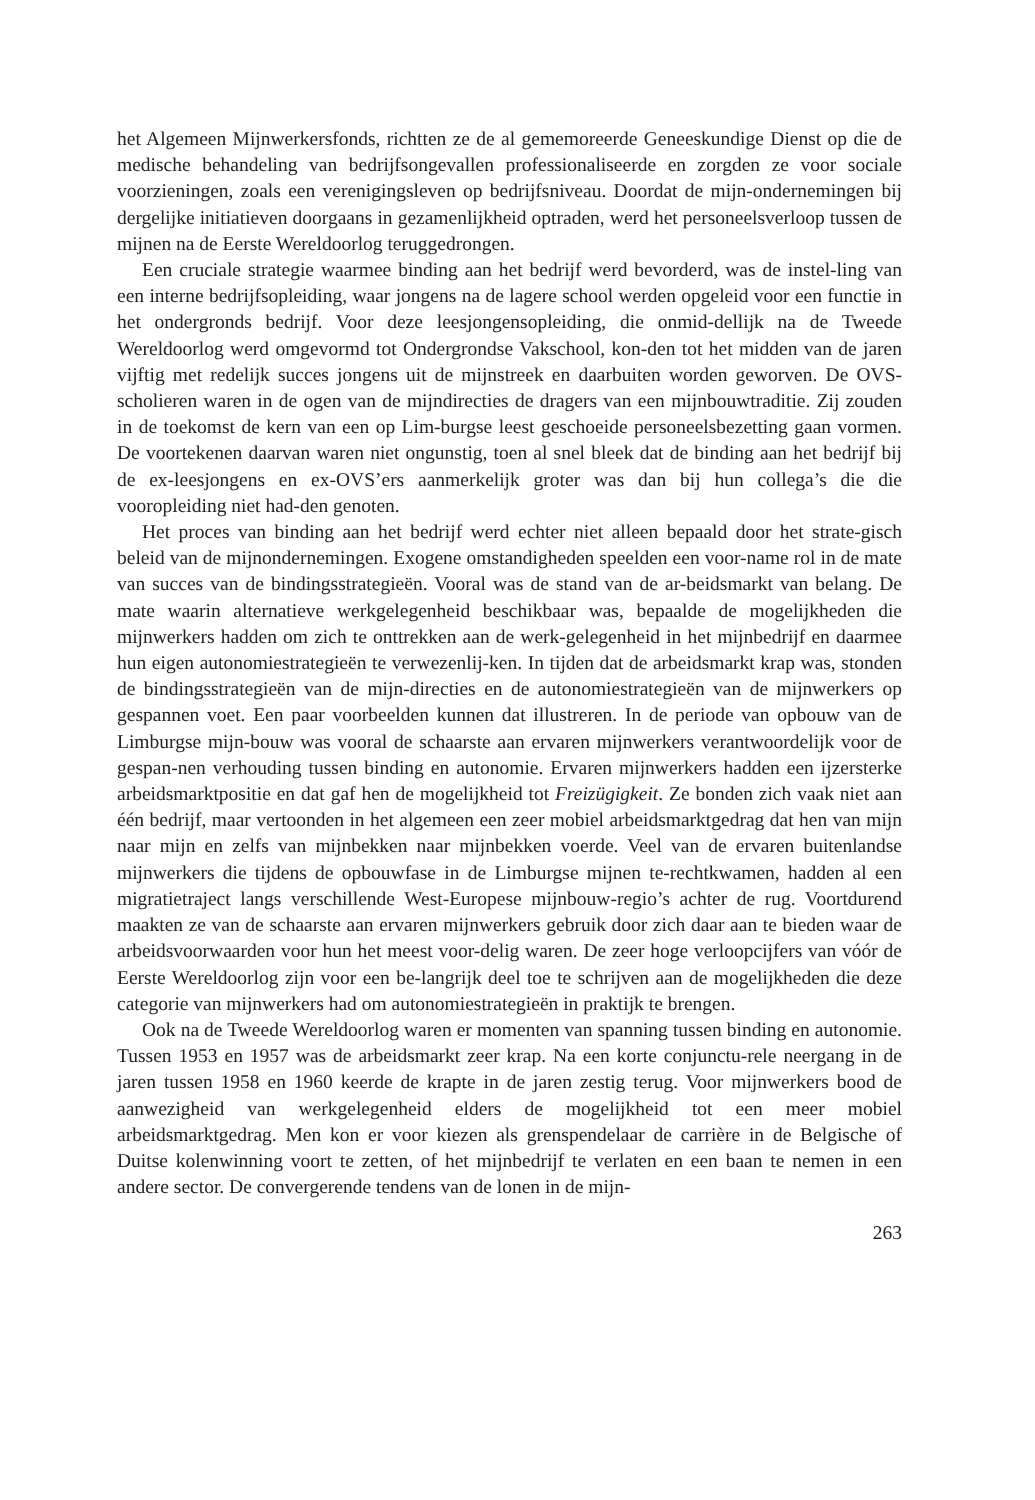het Algemeen Mijnwerkersfonds, richtten ze de al gememoreerde Geneeskundige Dienst op die de medische behandeling van bedrijfsongevallen professionaliseerde en zorgden ze voor sociale voorzieningen, zoals een verenigingsleven op bedrijfsniveau. Doordat de mijn-ondernemingen bij dergelijke initiatieven doorgaans in gezamenlijkheid optraden, werd het personeelsverloop tussen de mijnen na de Eerste Wereldoorlog teruggedrongen.
Een cruciale strategie waarmee binding aan het bedrijf werd bevorderd, was de instel-ling van een interne bedrijfsopleiding, waar jongens na de lagere school werden opgeleid voor een functie in het ondergronds bedrijf. Voor deze leesjongensopleiding, die onmid-dellijk na de Tweede Wereldoorlog werd omgevormd tot Ondergrondse Vakschool, kon-den tot het midden van de jaren vijftig met redelijk succes jongens uit de mijnstreek en daarbuiten worden geworven. De OVS-scholieren waren in de ogen van de mijndirecties de dragers van een mijnbouwtraditie. Zij zouden in de toekomst de kern van een op Lim-burgse leest geschoeide personeelsbezetting gaan vormen. De voortekenen daarvan waren niet ongunstig, toen al snel bleek dat de binding aan het bedrijf bij de ex-leesjongens en ex-OVS’ers aanmerkelijk groter was dan bij hun collega’s die die vooropleiding niet had-den genoten.
Het proces van binding aan het bedrijf werd echter niet alleen bepaald door het strate-gisch beleid van de mijnondernemingen. Exogene omstandigheden speelden een voor-name rol in de mate van succes van de bindingsstrategieën. Vooral was de stand van de ar-beidsmarkt van belang. De mate waarin alternatieve werkgelegenheid beschikbaar was, bepaalde de mogelijkheden die mijnwerkers hadden om zich te onttrekken aan de werk-gelegenheid in het mijnbedrijf en daarmee hun eigen autonomiestrategieën te verwezenlij-ken. In tijden dat de arbeidsmarkt krap was, stonden de bindingsstrategieën van de mijn-directies en de autonomiestrategieën van de mijnwerkers op gespannen voet. Een paar voorbeelden kunnen dat illustreren. In de periode van opbouw van de Limburgse mijn-bouw was vooral de schaarste aan ervaren mijnwerkers verantwoordelijk voor de gespan-nen verhouding tussen binding en autonomie. Ervaren mijnwerkers hadden een ijzersterke arbeidsmarktpositie en dat gaf hen de mogelijkheid tot Freizügigkeit. Ze bonden zich vaak niet aan één bedrijf, maar vertoonden in het algemeen een zeer mobiel arbeidsmarktgedrag dat hen van mijn naar mijn en zelfs van mijnbekken naar mijnbekken voerde. Veel van de ervaren buitenlandse mijnwerkers die tijdens de opbouwfase in de Limburgse mijnen te-rechtkwamen, hadden al een migratietraject langs verschillende West-Europese mijnbouw-regio’s achter de rug. Voortdurend maakten ze van de schaarste aan ervaren mijnwerkers gebruik door zich daar aan te bieden waar de arbeidsvoorwaarden voor hun het meest voor-delig waren. De zeer hoge verloopcijfers van vóór de Eerste Wereldoorlog zijn voor een be-langrijk deel toe te schrijven aan de mogelijkheden die deze categorie van mijnwerkers had om autonomiestrategieën in praktijk te brengen.
Ook na de Tweede Wereldoorlog waren er momenten van spanning tussen binding en autonomie. Tussen 1953 en 1957 was de arbeidsmarkt zeer krap. Na een korte conjunctu-rele neergang in de jaren tussen 1958 en 1960 keerde de krapte in de jaren zestig terug. Voor mijnwerkers bood de aanwezigheid van werkgelegenheid elders de mogelijkheid tot een meer mobiel arbeidsmarktgedrag. Men kon er voor kiezen als grenspendelaar de carrière in de Belgische of Duitse kolenwinning voort te zetten, of het mijnbedrijf te verlaten en een baan te nemen in een andere sector. De convergerende tendens van de lonen in de mijn-
263